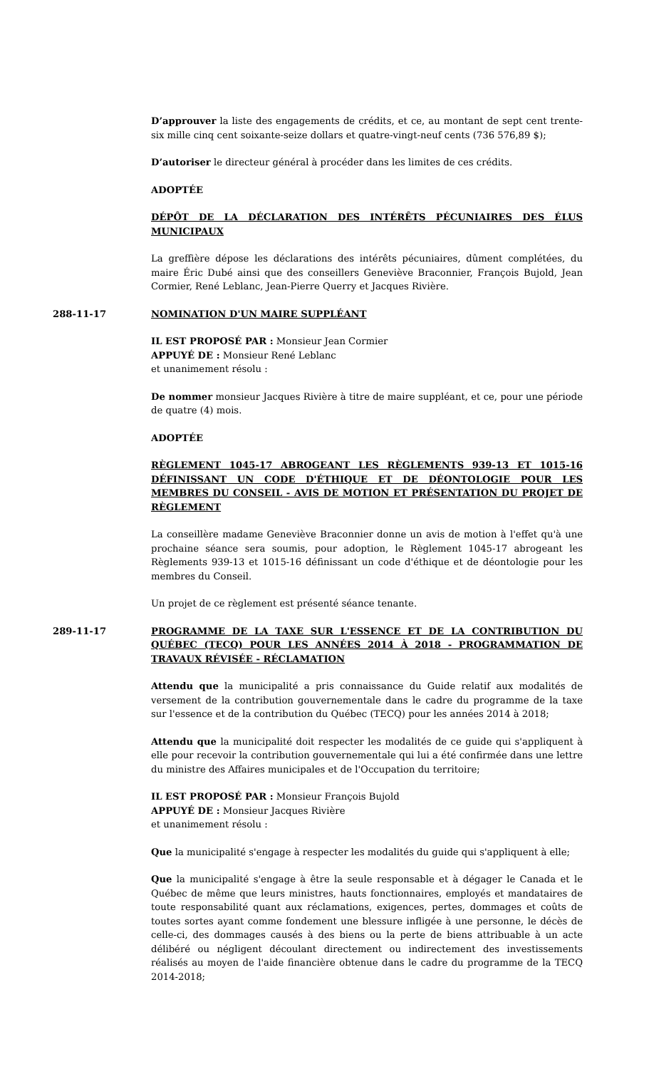D’approuver la liste des engagements de crédits, et ce, au montant de sept cent trente-six mille cinq cent soixante-seize dollars et quatre-vingt-neuf cents (736 576,89 $);
D’autoriser le directeur général à procéder dans les limites de ces crédits.
ADOPTÉE
DÉPÔT DE LA DÉCLARATION DES INTÉRÊTS PÉCUNIAIRES DES ÉLUS MUNICIPAUX
La greffière dépose les déclarations des intérêts pécuniaires, dûment complétées, du maire Éric Dubé ainsi que des conseillers Geneviève Braconnier, François Bujold, Jean Cormier, René Leblanc, Jean-Pierre Querry et Jacques Rivière.
288-11-17 NOMINATION D'UN MAIRE SUPPLÉANT
IL EST PROPOSÉ PAR : Monsieur Jean Cormier
APPUYÉ DE : Monsieur René Leblanc
et unanimement résolu :
De nommer monsieur Jacques Rivière à titre de maire suppléant, et ce, pour une période de quatre (4) mois.
ADOPTÉE
RÈGLEMENT 1045-17 ABROGEANT LES RÈGLEMENTS 939-13 ET 1015-16 DÉFINISSANT UN CODE D'ÉTHIQUE ET DE DÉONTOLOGIE POUR LES MEMBRES DU CONSEIL - AVIS DE MOTION ET PRÉSENTATION DU PROJET DE RÈGLEMENT
La conseillère madame Geneviève Braconnier donne un avis de motion à l'effet qu'à une prochaine séance sera soumis, pour adoption, le Règlement 1045-17 abrogeant les Règlements 939-13 et 1015-16 définissant un code d'éthique et de déontologie pour les membres du Conseil.
Un projet de ce règlement est présenté séance tenante.
289-11-17 PROGRAMME DE LA TAXE SUR L'ESSENCE ET DE LA CONTRIBUTION DU QUÉBEC (TECQ) POUR LES ANNÉES 2014 À 2018 - PROGRAMMATION DE TRAVAUX RÉVISÉE - RÉCLAMATION
Attendu que la municipalité a pris connaissance du Guide relatif aux modalités de versement de la contribution gouvernementale dans le cadre du programme de la taxe sur l'essence et de la contribution du Québec (TECQ) pour les années 2014 à 2018;
Attendu que la municipalité doit respecter les modalités de ce guide qui s'appliquent à elle pour recevoir la contribution gouvernementale qui lui a été confirmée dans une lettre du ministre des Affaires municipales et de l'Occupation du territoire;
IL EST PROPOSÉ PAR : Monsieur François Bujold
APPUYÉ DE : Monsieur Jacques Rivière
et unanimement résolu :
Que la municipalité s'engage à respecter les modalités du guide qui s'appliquent à elle;
Que la municipalité s'engage à être la seule responsable et à dégager le Canada et le Québec de même que leurs ministres, hauts fonctionnaires, employés et mandataires de toute responsabilité quant aux réclamations, exigences, pertes, dommages et coûts de toutes sortes ayant comme fondement une blessure infligée à une personne, le décès de celle-ci, des dommages causés à des biens ou la perte de biens attribuable à un acte délibéré ou négligent découlant directement ou indirectement des investissements réalisés au moyen de l'aide financière obtenue dans le cadre du programme de la TECQ 2014-2018;